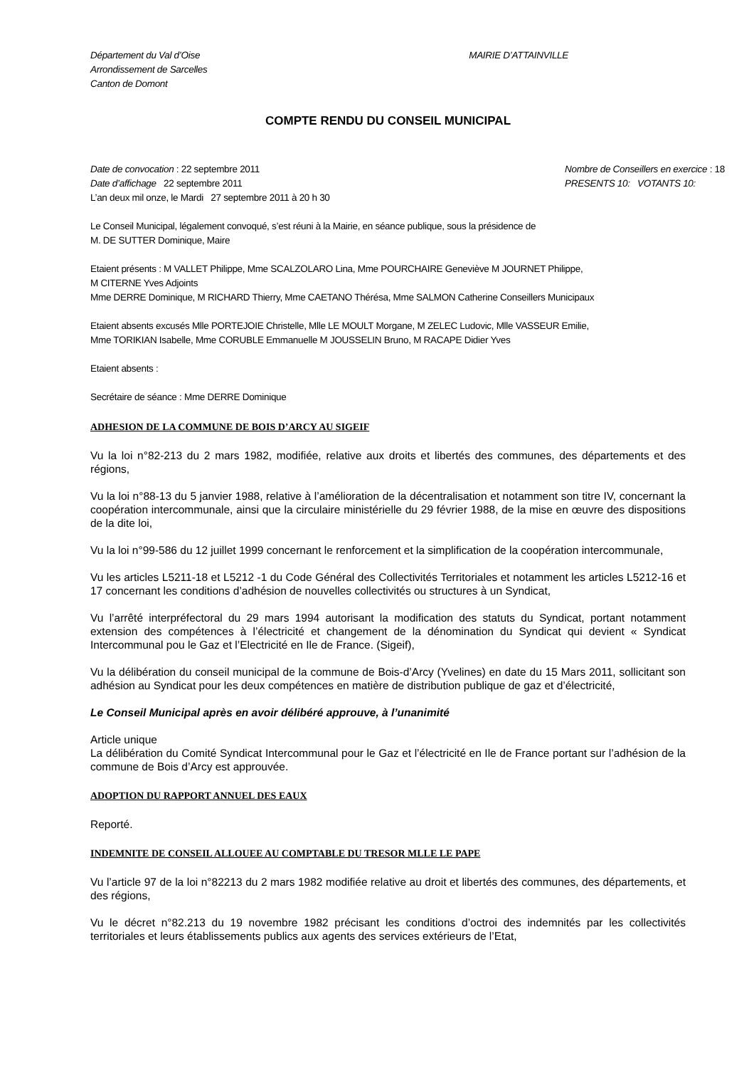Département du Val d’Oise
Arrondissement de Sarcelles
Canton de Domont
MAIRIE D’ATTAINVILLE
COMPTE RENDU DU CONSEIL MUNICIPAL
Date de convocation : 22 septembre 2011
Date d’affichage 22 septembre 2011
L’an deux mil onze, le Mardi 27 septembre 2011 à 20 h 30
Nombre de Conseillers en exercice : 18
PRESENTS 10: VOTANTS 10:
Le Conseil Municipal, légalement convoqué, s’est réuni à la Mairie, en séance publique, sous la présidence de
M. DE SUTTER Dominique, Maire
Etaient présents : M VALLET Philippe, Mme SCALZOLARO Lina, Mme POURCHAIRE Geneviève M JOURNET Philippe,
M CITERNE Yves Adjoints
Mme DERRE Dominique, M RICHARD Thierry, Mme CAETANO Thérésa, Mme SALMON Catherine Conseillers Municipaux
Etaient absents excusés Mlle PORTEJOIE Christelle, Mlle LE MOULT Morgane, M ZELEC Ludovic, Mlle VASSEUR Emilie,
Mme TORIKIAN Isabelle, Mme CORUBLE Emmanuelle M JOUSSELIN Bruno, M RACAPE Didier Yves
Etaient absents :
Secrétaire de séance : Mme DERRE Dominique
ADHESION DE LA COMMUNE DE BOIS D’ARCY AU SIGEIF
Vu la loi n°82-213 du 2 mars 1982, modifiée, relative aux droits et libertés des communes, des départements et des régions,
Vu la loi n°88-13 du 5 janvier 1988, relative à l’amélioration de la décentralisation et notamment son titre IV, concernant la coopération intercommunale, ainsi que la circulaire ministérielle du 29 février 1988, de la mise en œuvre des dispositions de la dite loi,
Vu la loi n°99-586 du 12 juillet 1999 concernant le renforcement et la simplification de la coopération intercommunale,
Vu les articles L5211-18 et L5212 -1 du Code Général des Collectivités Territoriales et notamment les articles L5212-16 et 17 concernant les conditions d’adhésion de nouvelles collectivités ou structures à un Syndicat,
Vu l’arrêté interpréfectoral du 29 mars 1994 autorisant la modification des statuts du Syndicat, portant notamment extension des compétences à l’électricité et changement de la dénomination du Syndicat qui devient « Syndicat Intercommunal pou le Gaz et l’Electricité en Ile de France. (Sigeif),
Vu la délibération du conseil municipal de la commune de Bois-d’Arcy (Yvelines) en date du 15 Mars 2011, sollicitant son adhésion au Syndicat pour les deux compétences en matière de distribution publique de gaz et d’électricité,
Le Conseil Municipal après en avoir délibéré approuve, à l’unanimité
Article unique
La délibération du Comité Syndicat Intercommunal pour le Gaz et l’électricité en Ile de France portant sur l’adhésion de la commune de Bois d’Arcy est approuvée.
ADOPTION DU RAPPORT ANNUEL DES EAUX
Reporté.
INDEMNITE DE CONSEIL ALLOUEE AU COMPTABLE DU TRESOR MLLE LE PAPE
Vu l’article 97 de la loi n°82213 du 2 mars 1982 modifiée relative au droit et libertés des communes, des départements, et des régions,
Vu le décret n°82.213 du 19 novembre 1982 précisant les conditions d’octroi des indemnités par les collectivités territoriales et leurs établissements publics aux agents des services extérieurs de l’Etat,